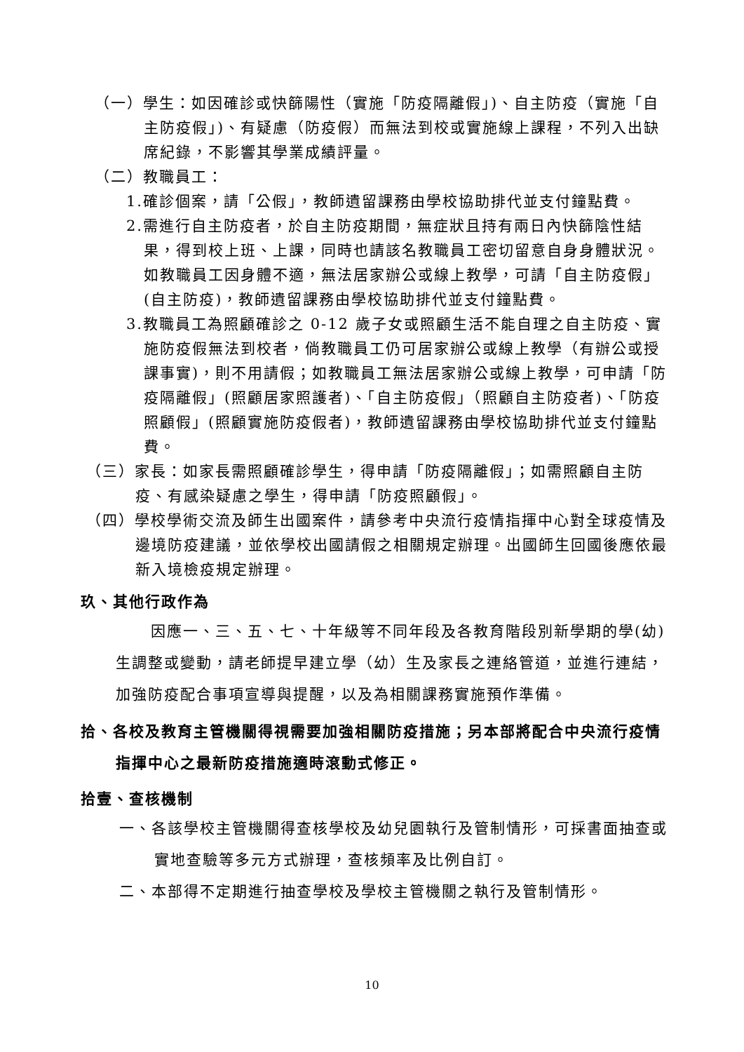（一）學生：如因確診或快篩陽性（實施「防疫隔離假」)、自主防疫（實施「自主防疫假」)、有疑慮（防疫假）而無法到校或實施線上課程，不列入出缺席紀錄，不影響其學業成績評量。
（二）教職員工：
1.確診個案，請「公假」，教師遺留課務由學校協助排代並支付鐘點費。
2.需進行自主防疫者，於自主防疫期間，無症狀且持有兩日內快篩陰性結果，得到校上班、上課，同時也請該名教職員工密切留意自身身體狀況。如教職員工因身體不適，無法居家辦公或線上教學，可請「自主防疫假」(自主防疫)，教師遺留課務由學校協助排代並支付鐘點費。
3.教職員工為照顧確診之 0-12 歲子女或照顧生活不能自理之自主防疫、實施防疫假無法到校者，倘教職員工仍可居家辦公或線上教學（有辦公或授課事實)，則不用請假；如教職員工無法居家辦公或線上教學，可申請「防疫隔離假」(照顧居家照護者)、「自主防疫假」（照顧自主防疫者)、「防疫照顧假」(照顧實施防疫假者)，教師遺留課務由學校協助排代並支付鐘點費。
（三）家長：如家長需照顧確診學生，得申請「防疫隔離假」；如需照顧自主防疫、有感染疑慮之學生，得申請「防疫照顧假」。
（四）學校學術交流及師生出國案件，請參考中央流行疫情指揮中心對全球疫情及邊境防疫建議，並依學校出國請假之相關規定辦理。出國師生回國後應依最新入境檢疫規定辦理。
玖、其他行政作為
因應一、三、五、七、十年級等不同年段及各教育階段別新學期的學(幼)生調整或變動，請老師提早建立學（幼）生及家長之連絡管道，並進行連結，加強防疫配合事項宣導與提醒，以及為相關課務實施預作準備。
拾、各校及教育主管機關得視需要加強相關防疫措施；另本部將配合中央流行疫情指揮中心之最新防疫措施適時滾動式修正。
拾壹、查核機制
一、各該學校主管機關得查核學校及幼兒園執行及管制情形，可採書面抽查或實地查驗等多元方式辦理，查核頻率及比例自訂。
二、本部得不定期進行抽查學校及學校主管機關之執行及管制情形。
10